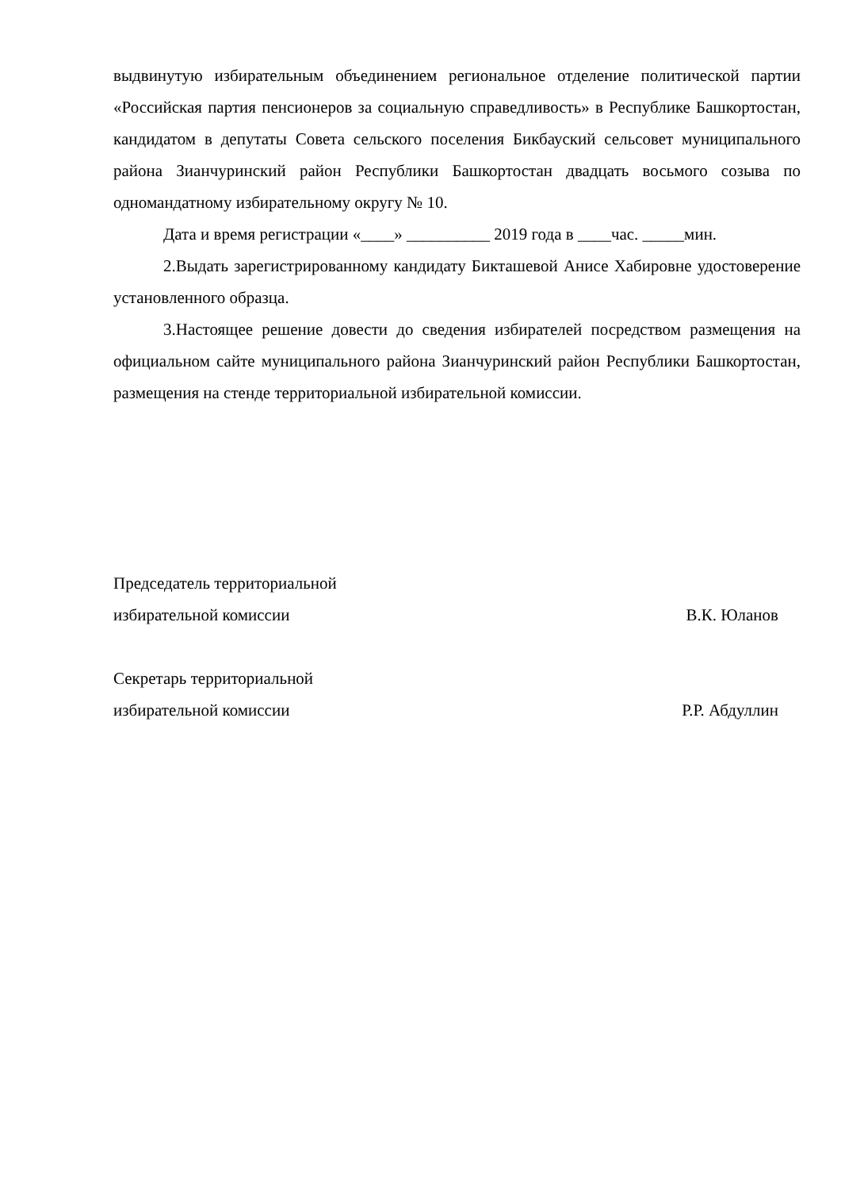выдвинутую избирательным объединением региональное отделение политической партии «Российская партия пенсионеров за социальную справедливость» в Республике Башкортостан, кандидатом в депутаты Совета сельского поселения Бикбауский сельсовет муниципального района Зианчуринский район Республики Башкортостан двадцать восьмого созыва по одномандатному избирательному округу № 10.
Дата и время регистрации «____» __________ 2019 года в ____час. _____мин.
2.Выдать зарегистрированному кандидату Бикташевой Анисе Хабировне удостоверение установленного образца.
3.Настоящее решение довести до сведения избирателей посредством размещения на официальном сайте муниципального района Зианчуринский район Республики Башкортостан, размещения на стенде территориальной избирательной комиссии.
Председатель территориальной
избирательной комиссии В.К. Юланов
Секретарь территориальной
избирательной комиссии Р.Р. Абдуллин